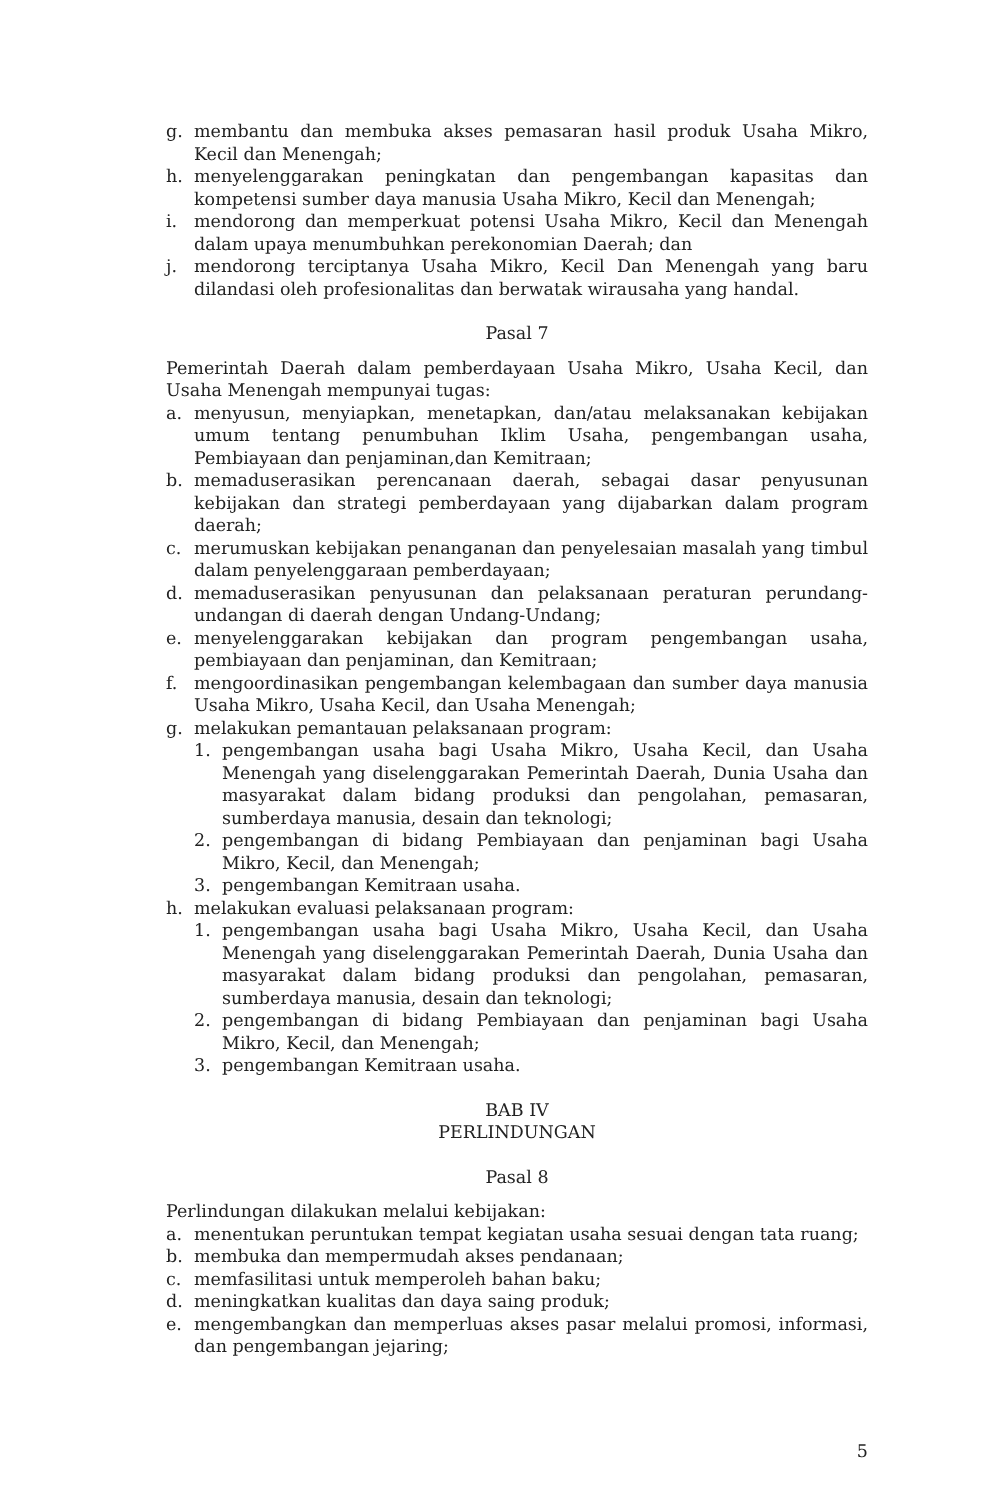g. membantu dan membuka akses pemasaran hasil produk Usaha Mikro, Kecil dan Menengah;
h. menyelenggarakan peningkatan dan pengembangan kapasitas dan kompetensi sumber daya manusia Usaha Mikro, Kecil dan Menengah;
i. mendorong dan memperkuat potensi Usaha Mikro, Kecil dan Menengah dalam upaya menumbuhkan perekonomian Daerah; dan
j. mendorong terciptanya Usaha Mikro, Kecil Dan Menengah yang baru dilandasi oleh profesionalitas dan berwatak wirausaha yang handal.
Pasal 7
Pemerintah Daerah dalam pemberdayaan Usaha Mikro, Usaha Kecil, dan Usaha Menengah mempunyai tugas:
a. menyusun, menyiapkan, menetapkan, dan/atau melaksanakan kebijakan umum tentang penumbuhan Iklim Usaha, pengembangan usaha, Pembiayaan dan penjaminan,dan Kemitraan;
b. memaduserasikan perencanaan daerah, sebagai dasar penyusunan kebijakan dan strategi pemberdayaan yang dijabarkan dalam program daerah;
c. merumuskan kebijakan penanganan dan penyelesaian masalah yang timbul dalam penyelenggaraan pemberdayaan;
d. memaduserasikan penyusunan dan pelaksanaan peraturan perundang-undangan di daerah dengan Undang-Undang;
e. menyelenggarakan kebijakan dan program pengembangan usaha, pembiayaan dan penjaminan, dan Kemitraan;
f. mengoordinasikan pengembangan kelembagaan dan sumber daya manusia Usaha Mikro, Usaha Kecil, dan Usaha Menengah;
g. melakukan pemantauan pelaksanaan program:
1. pengembangan usaha bagi Usaha Mikro, Usaha Kecil, dan Usaha Menengah yang diselenggarakan Pemerintah Daerah, Dunia Usaha dan masyarakat dalam bidang produksi dan pengolahan, pemasaran, sumberdaya manusia, desain dan teknologi;
2. pengembangan di bidang Pembiayaan dan penjaminan bagi Usaha Mikro, Kecil, dan Menengah;
3. pengembangan Kemitraan usaha.
h. melakukan evaluasi pelaksanaan program:
1. pengembangan usaha bagi Usaha Mikro, Usaha Kecil, dan Usaha Menengah yang diselenggarakan Pemerintah Daerah, Dunia Usaha dan masyarakat dalam bidang produksi dan pengolahan, pemasaran, sumberdaya manusia, desain dan teknologi;
2. pengembangan di bidang Pembiayaan dan penjaminan bagi Usaha Mikro, Kecil, dan Menengah;
3. pengembangan Kemitraan usaha.
BAB IV
PERLINDUNGAN
Pasal 8
Perlindungan dilakukan melalui kebijakan:
a. menentukan peruntukan tempat kegiatan usaha sesuai dengan tata ruang;
b. membuka dan mempermudah akses pendanaan;
c. memfasilitasi untuk memperoleh bahan baku;
d. meningkatkan kualitas dan daya saing produk;
e. mengembangkan dan memperluas akses pasar melalui promosi, informasi, dan pengembangan jejaring;
5